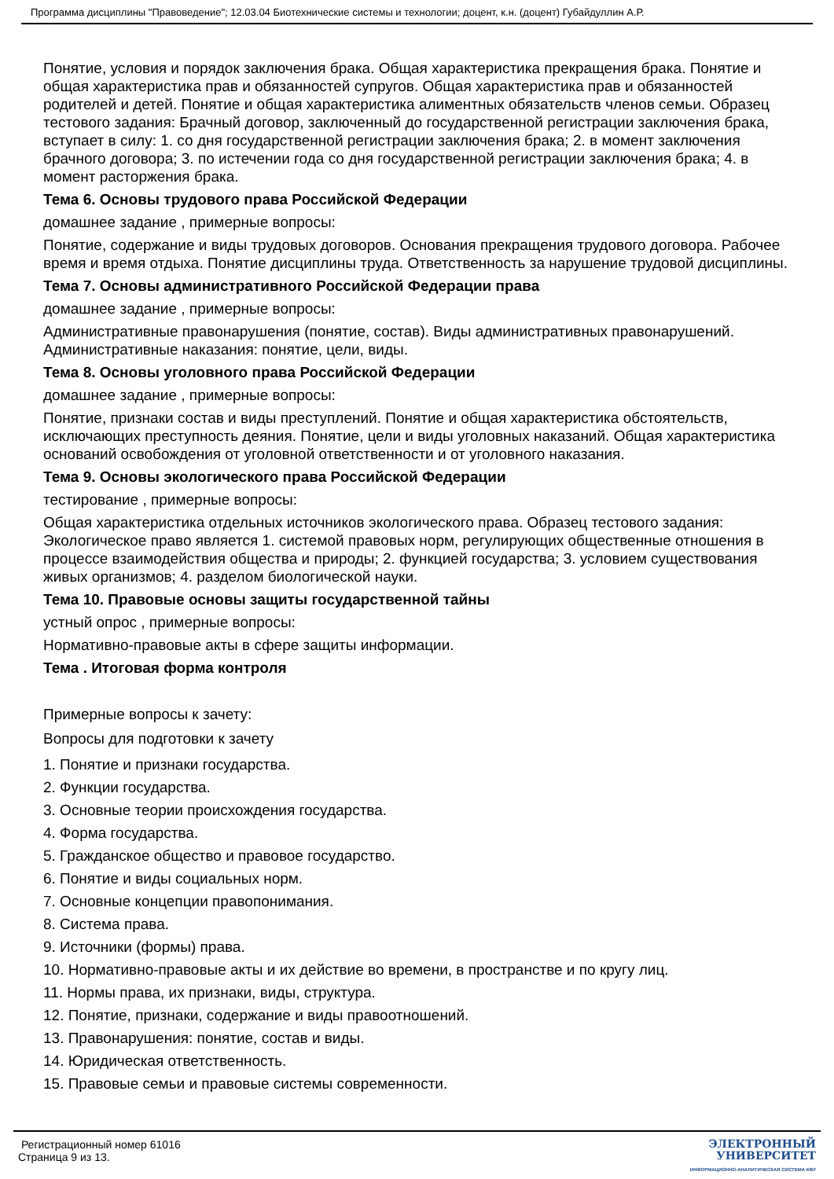Программа дисциплины "Правоведение"; 12.03.04 Биотехнические системы и технологии; доцент, к.н. (доцент) Губайдуллин А.Р.
Понятие, условия и порядок заключения брака. Общая характеристика прекращения брака. Понятие и общая характеристика прав и обязанностей супругов. Общая характеристика прав и обязанностей родителей и детей. Понятие и общая характеристика алиментных обязательств членов семьи. Образец тестового задания: Брачный договор, заключенный до государственной регистрации заключения брака, вступает в силу: 1. со дня государственной регистрации заключения брака; 2. в момент заключения брачного договора; 3. по истечении года со дня государственной регистрации заключения брака; 4. в момент расторжения брака.
Тема 6. Основы трудового права Российской Федерации
домашнее задание , примерные вопросы:
Понятие, содержание и виды трудовых договоров. Основания прекращения трудового договора. Рабочее время и время отдыха. Понятие дисциплины труда. Ответственность за нарушение трудовой дисциплины.
Тема 7. Основы административного Российской Федерации права
домашнее задание , примерные вопросы:
Административные правонарушения (понятие, состав). Виды административных правонарушений. Административные наказания: понятие, цели, виды.
Тема 8. Основы уголовного права Российской Федерации
домашнее задание , примерные вопросы:
Понятие, признаки состав и виды преступлений. Понятие и общая характеристика обстоятельств, исключающих преступность деяния. Понятие, цели и виды уголовных наказаний. Общая характеристика оснований освобождения от уголовной ответственности и от уголовного наказания.
Тема 9. Основы экологического права Российской Федерации
тестирование , примерные вопросы:
Общая характеристика отдельных источников экологического права. Образец тестового задания: Экологическое право является 1. системой правовых норм, регулирующих общественные отношения в процессе взаимодействия общества и природы; 2. функцией государства; 3. условием существования живых организмов; 4. разделом биологической науки.
Тема 10. Правовые основы защиты государственной тайны
устный опрос , примерные вопросы:
Нормативно-правовые акты в сфере защиты информации.
Тема . Итоговая форма контроля
Примерные вопросы к зачету:
Вопросы для подготовки к зачету
1. Понятие и признаки государства.
2. Функции государства.
3. Основные теории происхождения государства.
4. Форма государства.
5. Гражданское общество и правовое государство.
6. Понятие и виды социальных норм.
7. Основные концепции правопонимания.
8. Система права.
9. Источники (формы) права.
10. Нормативно-правовые акты и их действие во времени, в пространстве и по кругу лиц.
11. Нормы права, их признаки, виды, структура.
12. Понятие, признаки, содержание и виды правоотношений.
13. Правонарушения: понятие, состав и виды.
14. Юридическая ответственность.
15. Правовые семьи и правовые системы современности.
Регистрационный номер 61016
Страница 9 из 13.
ЭЛЕКТРОННЫЙ
УНИВЕРСИТЕТ
ИНФОРМАЦИОННО-АНАЛИТИЧЕСКАЯ СИСТЕМА КФУ